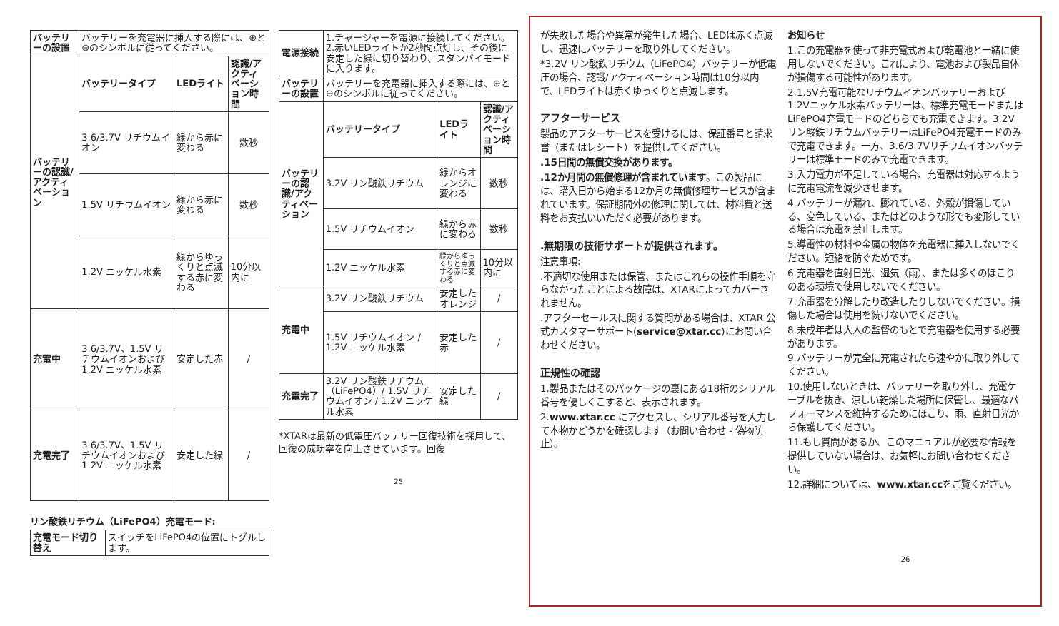| バッテリーの設置 | バッテリーを充電器に挿入する際には、⊕と⊖のシンボルに従ってください。 | | |
| バッテリーの認識/アクティベーション | バッテリータイプ | LEDライト | 認識/アクティベーション時間 |
| | 3.6/3.7V リチウムイオン | 緑から赤に変わる | 数秒 |
| | 1.5V リチウムイオン | 緑から赤に変わる | 数秒 |
| | 1.2V ニッケル水素 | 緑からゆっくりと点滅する赤に変わる | 10分以内に |
| 充電中 | 3.6/3.7V、1.5V リチウムイオンおよび1.2V ニッケル水素 | 安定した赤 | / |
| 充電完了 | 3.6/3.7V、1.5V リチウムイオンおよび1.2V ニッケル水素 | 安定した緑 | / |
リン酸鉄リチウム（LiFePO4）充電モード:
| 充電モード切り替え | スイッチをLiFePO4の位置にトグルします。 |
| 電源接続 | 1.チャージャーを電源に接続してください。 2.赤いLEDライトが2秒間点灯し、その後に安定した緑に切り替わり、スタンバイモードに入ります。 | | |
| バッテリーの設置 | バッテリーを充電器に挿入する際には、⊕と⊖のシンボルに従ってください。 | | |
| バッテリーの認識/アクティベーション | バッテリータイプ | LEDライト | 認識/アクティベーション時間 |
| | 3.2V リン酸鉄リチウム | 緑からオレンジに変わる | 数秒 |
| | 1.5V リチウムイオン | 緑から赤に変わる | 数秒 |
| | 1.2V ニッケル水素 | 緑からゆっくりと点滅する赤に変わる | 10分以内に |
| 充電中 | 3.2V リン酸鉄リチウム | 安定したオレンジ | / |
| | 1.5V リチウムイオン / 1.2V ニッケル水素 | 安定した赤 | / |
| 充電完了 | 3.2V リン酸鉄リチウム（LiFePO4）/ 1.5V リチウムイオン / 1.2V ニッケル水素 | 安定した緑 | / |
*XTARは最新の低電圧バッテリー回復技術を採用して、回復の成功率を向上させています。回復
25
が失敗した場合や異常が発生した場合、LEDは赤く点滅し、迅速にバッテリーを取り外してください。
*3.2V リン酸鉄リチウム（LiFePO4）バッテリーが低電圧の場合、認識/アクティベーション時間は10分以内で、LEDライトは赤くゆっくりと点滅します。
アフターサービス
製品のアフターサービスを受けるには、保証番号と請求書（またはレシート）を提供してください。
.15日間の無償交換があります。
.12か月間の無償修理が含まれています。この製品には、購入日から始まる12か月の無償修理サービスが含まれています。保証期間外の修理に関しては、材料費と送料をお支払いいただく必要があります。
.無期限の技術サポートが提供されます。
注意事項:
.不適切な使用または保管、またはこれらの操作手順を守らなかったことによる故障は、XTARによってカバーされません。
.アフターセールスに関する質問がある場合は、XTAR 公式カスタマーサポート(service@xtar.cc)にお問い合わせください。
正規性の確認
1.製品またはそのパッケージの裏にある18桁のシリアル番号を優しくこすると、表示されます。
2.www.xtar.cc にアクセスし、シリアル番号を入力して本物かどうかを確認します（お問い合わせ - 偽物防止）。
お知らせ
1.この充電器を使って非充電式および乾電池と一緒に使用しないでください。これにより、電池および製品自体が損傷する可能性があります。
2.1.5V充電可能なリチウムイオンバッテリーおよび1.2Vニッケル水素バッテリーは、標準充電モードまたはLiFePO4充電モードのどちらでも充電できます。3.2Vリン酸鉄リチウムバッテリーはLiFePO4充電モードのみで充電できます。一方、3.6/3.7Vリチウムイオンバッテリーは標準モードのみで充電できます。
3.入力電力が不足している場合、充電器は対応するように充電電流を減少させます。
4.バッテリーが漏れ、膨れている、外殻が損傷している、変色している、またはどのような形でも変形している場合は充電を禁止します。
5.導電性の材料や金属の物体を充電器に挿入しないでください。短絡を防ぐためです。
6.充電器を直射日光、湿気（雨）、または多くのほこりのある環境で使用しないでください。
7.充電器を分解したり改造したりしないでください。損傷した場合は使用を続けないでください。
8.未成年者は大人の監督のもとで充電器を使用する必要があります。
9.バッテリーが完全に充電されたら速やかに取り外してください。
10.使用しないときは、バッテリーを取り外し、充電ケーブルを抜き、涼しい乾燥した場所に保管し、最適なパフォーマンスを維持するためにほこり、雨、直射日光から保護してください。
11.もし質問があるか、このマニュアルが必要な情報を提供していない場合は、お気軽にお問い合わせください。
12.詳細については、www.xtar.ccをご覧ください。
26